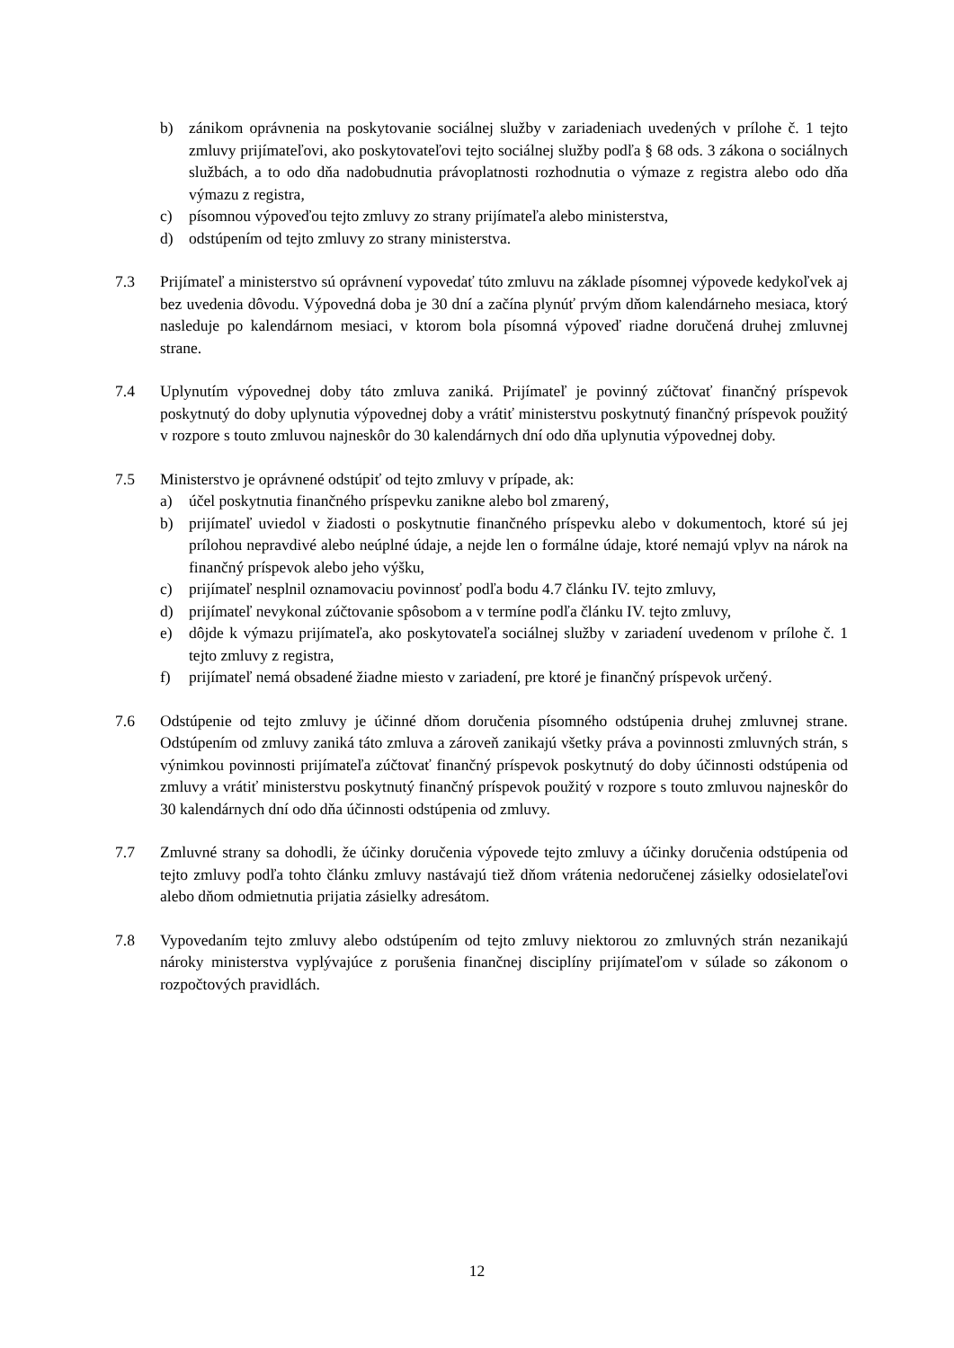b) zánikom oprávnenia na poskytovanie sociálnej služby v zariadeniach uvedených v prílohe č. 1 tejto zmluvy prijímateľovi, ako poskytovateľovi tejto sociálnej služby podľa § 68 ods. 3 zákona o sociálnych službách, a to odo dňa nadobudnutia právoplatnosti rozhodnutia o výmaze z registra alebo odo dňa výmazu z registra,
c) písomnou výpoveďou tejto zmluvy zo strany prijímateľa alebo ministerstva,
d) odstúpením od tejto zmluvy zo strany ministerstva.
7.3 Prijímateľ a ministerstvo sú oprávnení vypovedať túto zmluvu na základe písomnej výpovede kedykoľvek aj bez uvedenia dôvodu. Výpovedná doba je 30 dní a začína plynúť prvým dňom kalendárneho mesiaca, ktorý nasleduje po kalendárnom mesiaci, v ktorom bola písomná výpoveď riadne doručená druhej zmluvnej strane.
7.4 Uplynutím výpovednej doby táto zmluva zaniká. Prijímateľ je povinný zúčtovať finančný príspevok poskytnutý do doby uplynutia výpovednej doby a vrátiť ministerstvu poskytnutý finančný príspevok použitý v rozpore s touto zmluvou najneskôr do 30 kalendárnych dní odo dňa uplynutia výpovednej doby.
7.5 Ministerstvo je oprávnené odstúpiť od tejto zmluvy v prípade, ak:
a) účel poskytnutia finančného príspevku zanikne alebo bol zmarený,
b) prijímateľ uviedol v žiadosti o poskytnutie finančného príspevku alebo v dokumentoch, ktoré sú jej prílohou nepravdivé alebo neúplné údaje, a nejde len o formálne údaje, ktoré nemajú vplyv na nárok na finančný príspevok alebo jeho výšku,
c) prijímateľ nesplnil oznamovaciu povinnosť podľa bodu 4.7 článku IV. tejto zmluvy,
d) prijímateľ nevykonal zúčtovanie spôsobom a v termíne podľa článku IV. tejto zmluvy,
e) dôjde k výmazu prijímateľa, ako poskytovateľa sociálnej služby v zariadení uvedenom v prílohe č. 1 tejto zmluvy z registra,
f) prijímateľ nemá obsadené žiadne miesto v zariadení, pre ktoré je finančný príspevok určený.
7.6 Odstúpenie od tejto zmluvy je účinné dňom doručenia písomného odstúpenia druhej zmluvnej strane. Odstúpením od zmluvy zaniká táto zmluva a zároveň zanikajú všetky práva a povinnosti zmluvných strán, s výnimkou povinnosti prijímateľa zúčtovať finančný príspevok poskytnutý do doby účinnosti odstúpenia od zmluvy a vrátiť ministerstvu poskytnutý finančný príspevok použitý v rozpore s touto zmluvou najneskôr do 30 kalendárnych dní odo dňa účinnosti odstúpenia od zmluvy.
7.7 Zmluvné strany sa dohodli, že účinky doručenia výpovede tejto zmluvy a účinky doručenia odstúpenia od tejto zmluvy podľa tohto článku zmluvy nastávajú tiež dňom vrátenia nedoručenej zásielky odosielateľovi alebo dňom odmietnutia prijatia zásielky adresátom.
7.8 Vypovedaním tejto zmluvy alebo odstúpením od tejto zmluvy niektorou zo zmluvných strán nezanikajú nároky ministerstva vyplývajúce z porušenia finančnej disciplíny prijímateľom v súlade so zákonom o rozpočtových pravidlách.
12